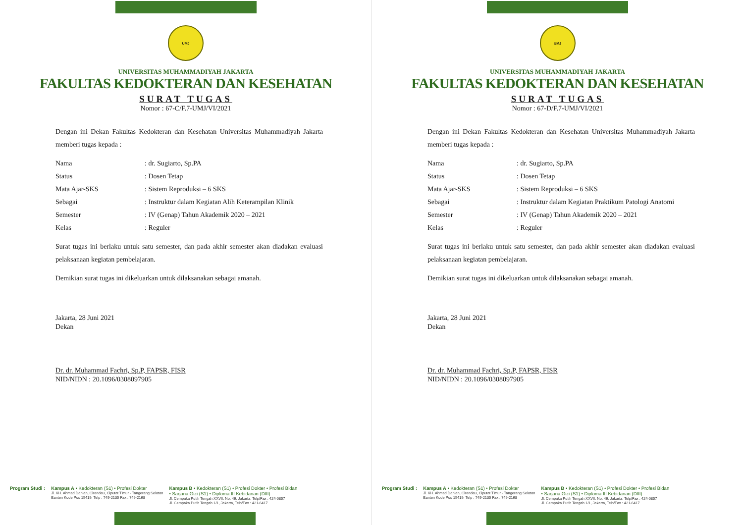UMJ
UNIVERSITAS MUHAMMADIYAH JAKARTA
FAKULTAS KEDOKTERAN DAN KESEHATAN
SURAT TUGAS
Nomor : 67-C/F.7-UMJ/VI/2021
Dengan ini Dekan Fakultas Kedokteran dan Kesehatan Universitas Muhammadiyah Jakarta memberi tugas kepada :
Nama: dr. Sugiarto, Sp.PA
Status: Dosen Tetap
Mata Ajar-SKS: Sistem Reproduksi – 6 SKS
Sebagai: Instruktur dalam Kegiatan Alih Keterampilan Klinik
Semester: IV (Genap) Tahun Akademik 2020 – 2021
Kelas: Reguler
Surat tugas ini berlaku untuk satu semester, dan pada akhir semester akan diadakan evaluasi pelaksanaan kegiatan pembelajaran.
Demikian surat tugas ini dikeluarkan untuk dilaksanakan sebagai amanah.
Jakarta, 28 Juni 2021
Dekan
Dr. dr. Muhammad Fachri, Sp.P, FAPSR, FISR
NID/NIDN : 20.1096/0308097905
Program Studi : Kampus A • Kedokteran (S1) • Profesi Dokter
Jl. KH. Ahmad Dahlan, Cirendeu, Ciputat Timur - Tangerang Selatan
Banten Kode Pos 15419, Telp : 749-2135 Fax : 749-2168
Kampus B • Kedokteran (S1) • Profesi Dokter • Profesi Bidan
• Sarjana Gizi (S1) • Diploma III Kebidanan (DIII)
Jl. Cempaka Putih Tengah XXVII, No. 46, Jakarta, Telp/Fax : 424-0857
Jl. Cempaka Putih Tengah 1/1, Jakarta, Telp/Fax : 421-6417
UMJ
UNIVERSITAS MUHAMMADIYAH JAKARTA
FAKULTAS KEDOKTERAN DAN KESEHATAN
SURAT TUGAS
Nomor : 67-D/F.7-UMJ/VI/2021
Dengan ini Dekan Fakultas Kedokteran dan Kesehatan Universitas Muhammadiyah Jakarta memberi tugas kepada :
Nama: dr. Sugiarto, Sp.PA
Status: Dosen Tetap
Mata Ajar-SKS: Sistem Reproduksi – 6 SKS
Sebagai: Instruktur dalam Kegiatan Praktikum Patologi Anatomi
Semester: IV (Genap) Tahun Akademik 2020 – 2021
Kelas: Reguler
Surat tugas ini berlaku untuk satu semester, dan pada akhir semester akan diadakan evaluasi pelaksanaan kegiatan pembelajaran.
Demikian surat tugas ini dikeluarkan untuk dilaksanakan sebagai amanah.
Jakarta, 28 Juni 2021
Dekan
Dr. dr. Muhammad Fachri, Sp.P, FAPSR, FISR
NID/NIDN : 20.1096/0308097905
Program Studi : Kampus A • Kedokteran (S1) • Profesi Dokter
Jl. KH. Ahmad Dahlan, Cirendeu, Ciputat Timur - Tangerang Selatan
Banten Kode Pos 15419, Telp : 749-2135 Fax : 749-2168
Kampus B • Kedokteran (S1) • Profesi Dokter • Profesi Bidan
• Sarjana Gizi (S1) • Diploma III Kebidanan (DIII)
Jl. Cempaka Putih Tengah XXVII, No. 46, Jakarta, Telp/Fax : 424-0857
Jl. Cempaka Putih Tengah 1/1, Jakarta, Telp/Fax : 421-6417